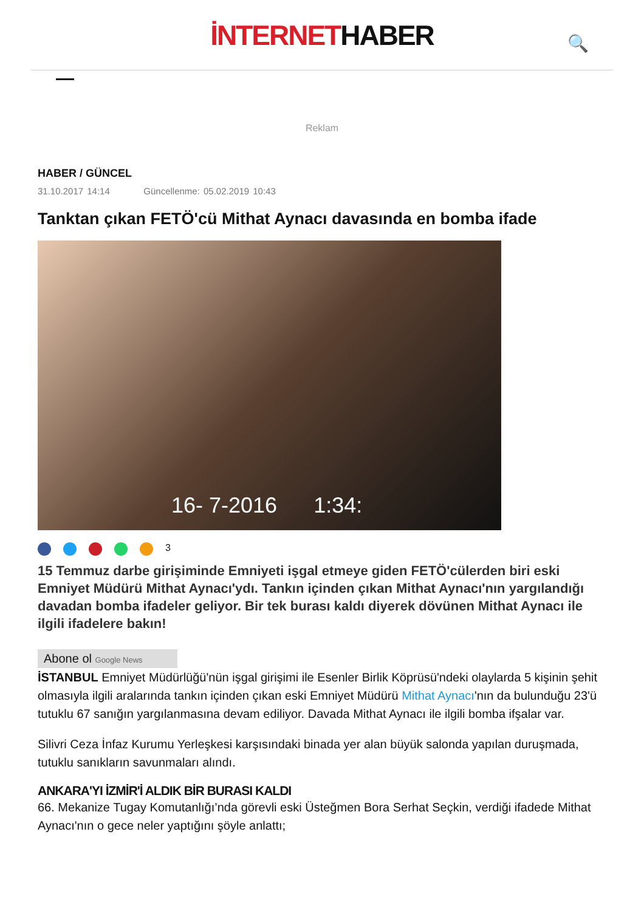İNTERNETHABER
🔍
Reklam
HABER / GÜNCEL
31.10.2017 14:14 Güncellenme: 05.02.2019 10:43
Tanktan çıkan FETÖ'cü Mithat Aynacı davasında en bomba ifade
16- 7-2016 1:34:
3
15 Temmuz darbe girişiminde Emniyeti işgal etmeye giden FETÖ'cülerden biri eski Emniyet Müdürü Mithat Aynacı'ydı. Tankın içinden çıkan Mithat Aynacı'nın yargılandığı davadan bomba ifadeler geliyor. Bir tek burası kaldı diyerek dövünen Mithat Aynacı ile ilgili ifadelere bakın!
Abone ol Google News
İSTANBUL Emniyet Müdürlüğü'nün işgal girişimi ile Esenler Birlik Köprüsü'ndeki olaylarda 5 kişinin şehit olmasıyla ilgili aralarında tankın içinden çıkan eski Emniyet Müdürü Mithat Aynacı'nın da bulunduğu 23'ü tutuklu 67 sanığın yargılanmasına devam ediliyor. Davada Mithat Aynacı ile ilgili bomba ifşalar var.
Silivri Ceza İnfaz Kurumu Yerleşkesi karşısındaki binada yer alan büyük salonda yapılan duruşmada, tutuklu sanıkların savunmaları alındı.
ANKARA'YI İZMİR'İ ALDIK BİR BURASI KALDI
66. Mekanize Tugay Komutanlığı’nda görevli eski Üsteğmen Bora Serhat Seçkin, verdiği ifadede Mithat Aynacı'nın o gece neler yaptığını şöyle anlattı;